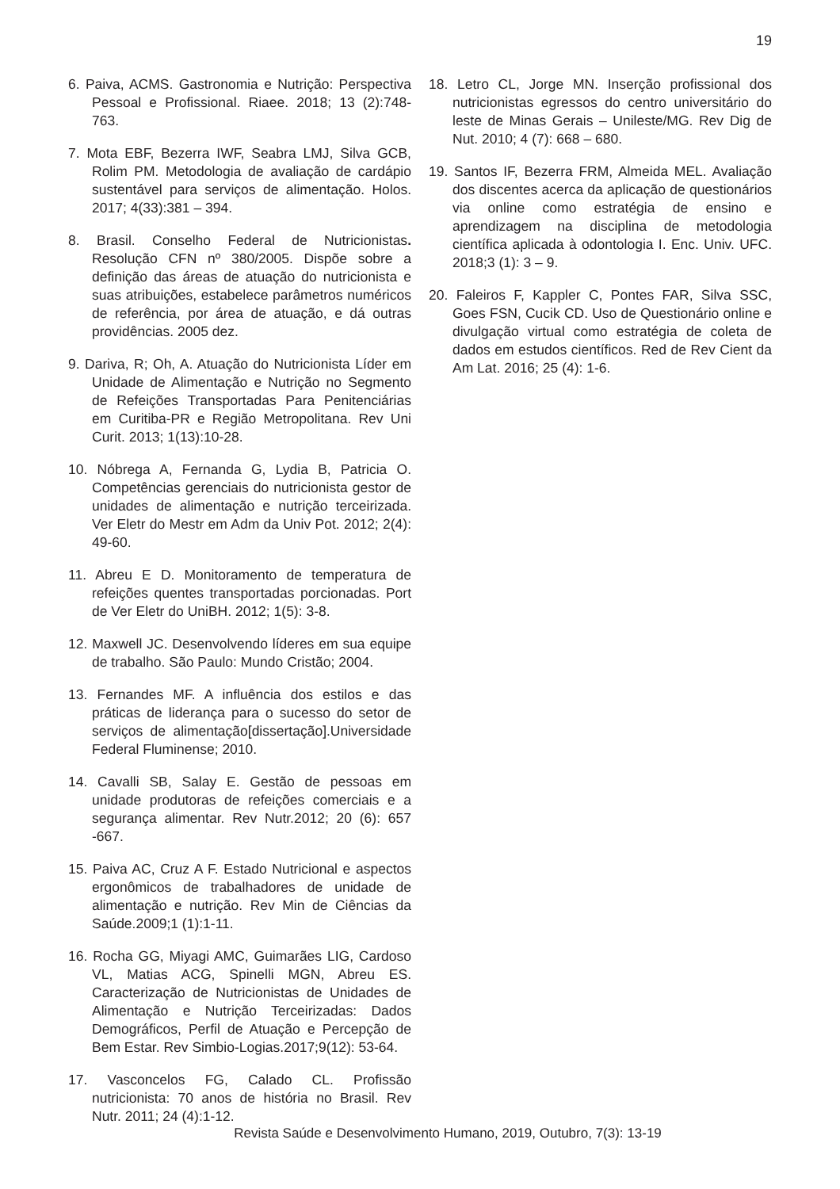19
6. Paiva, ACMS. Gastronomia e Nutrição: Perspectiva Pessoal e Profissional. Riaee. 2018; 13 (2):748-763.
7. Mota EBF, Bezerra IWF, Seabra LMJ, Silva GCB, Rolim PM. Metodologia de avaliação de cardápio sustentável para serviços de alimentação. Holos. 2017; 4(33):381 – 394.
8. Brasil. Conselho Federal de Nutricionistas. Resolução CFN nº 380/2005. Dispõe sobre a definição das áreas de atuação do nutricionista e suas atribuições, estabelece parâmetros numéricos de referência, por área de atuação, e dá outras providências. 2005 dez.
9. Dariva, R; Oh, A. Atuação do Nutricionista Líder em Unidade de Alimentação e Nutrição no Segmento de Refeições Transportadas Para Penitenciárias em Curitiba-PR e Região Metropolitana. Rev Uni Curit. 2013; 1(13):10-28.
10. Nóbrega A, Fernanda G, Lydia B, Patricia O. Competências gerenciais do nutricionista gestor de unidades de alimentação e nutrição terceirizada. Ver Eletr do Mestr em Adm da Univ Pot. 2012; 2(4): 49-60.
11. Abreu E D. Monitoramento de temperatura de refeições quentes transportadas porcionadas. Port de Ver Eletr do UniBH. 2012; 1(5): 3-8.
12. Maxwell JC. Desenvolvendo líderes em sua equipe de trabalho. São Paulo: Mundo Cristão; 2004.
13. Fernandes MF. A influência dos estilos e das práticas de liderança para o sucesso do setor de serviços de alimentação[dissertação].Universidade Federal Fluminense; 2010.
14. Cavalli SB, Salay E. Gestão de pessoas em unidade produtoras de refeições comerciais e a segurança alimentar. Rev Nutr.2012; 20 (6): 657 -667.
15. Paiva AC, Cruz A F. Estado Nutricional e aspectos ergonômicos de trabalhadores de unidade de alimentação e nutrição. Rev Min de Ciências da Saúde.2009;1 (1):1-11.
16. Rocha GG, Miyagi AMC, Guimarães LIG, Cardoso VL, Matias ACG, Spinelli MGN, Abreu ES. Caracterização de Nutricionistas de Unidades de Alimentação e Nutrição Terceirizadas: Dados Demográficos, Perfil de Atuação e Percepção de Bem Estar. Rev Simbio-Logias.2017;9(12): 53-64.
17. Vasconcelos FG, Calado CL. Profissão nutricionista: 70 anos de história no Brasil. Rev Nutr. 2011; 24 (4):1-12.
18. Letro CL, Jorge MN. Inserção profissional dos nutricionistas egressos do centro universitário do leste de Minas Gerais – Unileste/MG. Rev Dig de Nut. 2010; 4 (7): 668 – 680.
19. Santos IF, Bezerra FRM, Almeida MEL. Avaliação dos discentes acerca da aplicação de questionários via online como estratégia de ensino e aprendizagem na disciplina de metodologia científica aplicada à odontologia I. Enc. Univ. UFC. 2018;3 (1): 3 – 9.
20. Faleiros F, Kappler C, Pontes FAR, Silva SSC, Goes FSN, Cucik CD. Uso de Questionário online e divulgação virtual como estratégia de coleta de dados em estudos científicos. Red de Rev Cient da Am Lat. 2016; 25 (4): 1-6.
Revista Saúde e Desenvolvimento Humano, 2019, Outubro, 7(3): 13-19